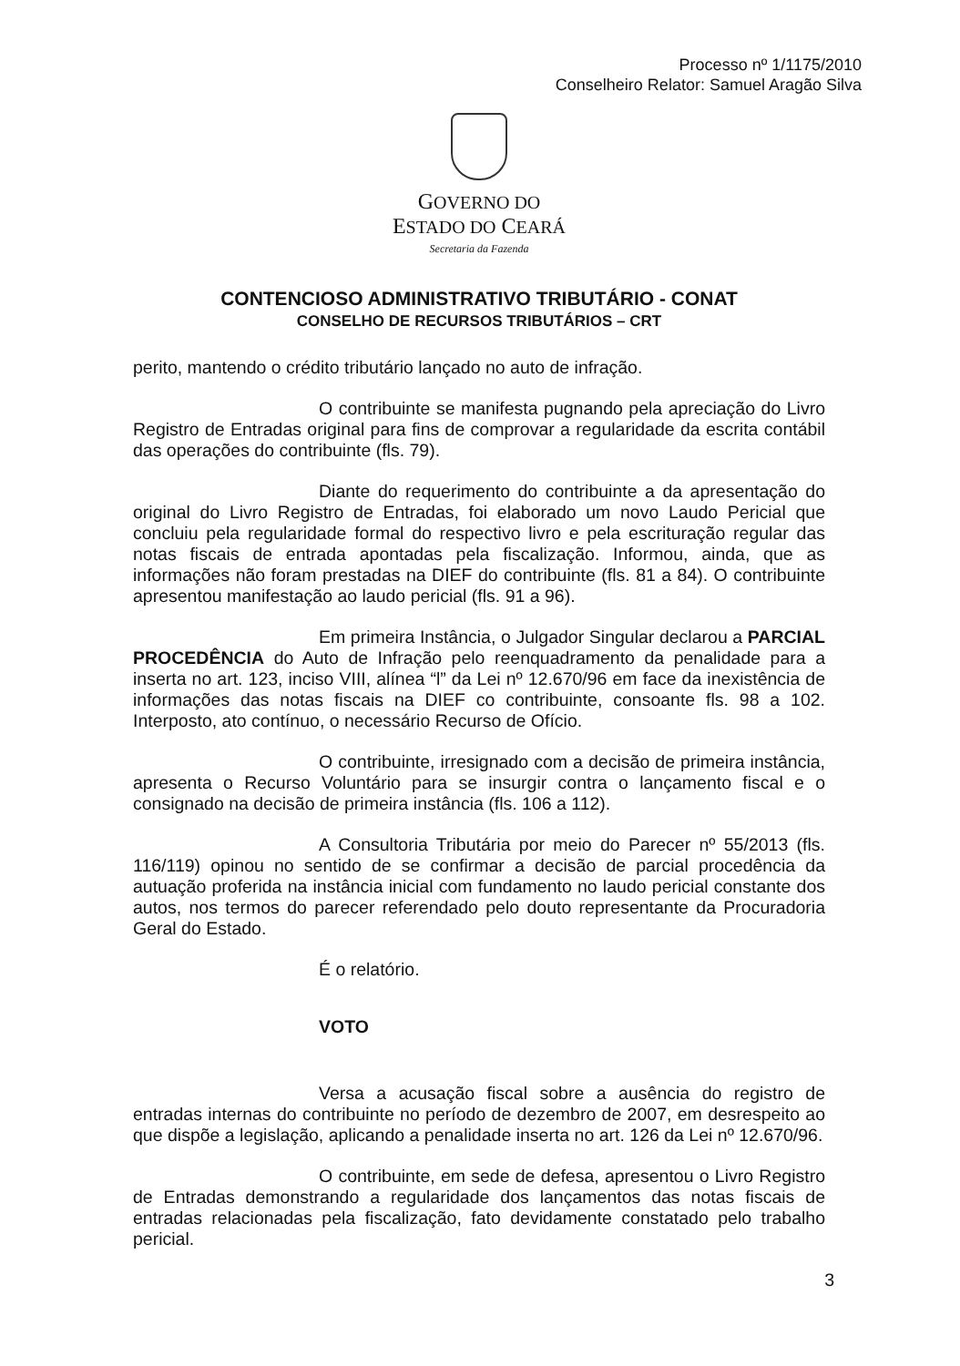Processo nº 1/1175/2010
Conselheiro Relator: Samuel Aragão Silva
GOVERNO DO
ESTADO DO CEARÁ
Secretaria da Fazenda
CONTENCIOSO ADMINISTRATIVO TRIBUTÁRIO - CONAT
CONSELHO DE RECURSOS TRIBUTÁRIOS – CRT
perito, mantendo o crédito tributário lançado no auto de infração.
O contribuinte se manifesta pugnando pela apreciação do Livro Registro de Entradas original para fins de comprovar a regularidade da escrita contábil das operações do contribuinte (fls. 79).
Diante do requerimento do contribuinte a da apresentação do original do Livro Registro de Entradas, foi elaborado um novo Laudo Pericial que concluiu pela regularidade formal do respectivo livro e pela escrituração regular das notas fiscais de entrada apontadas pela fiscalização. Informou, ainda, que as informações não foram prestadas na DIEF do contribuinte (fls. 81 a 84). O contribuinte apresentou manifestação ao laudo pericial (fls. 91 a 96).
Em primeira Instância, o Julgador Singular declarou a PARCIAL PROCEDÊNCIA do Auto de Infração pelo reenquadramento da penalidade para a inserta no art. 123, inciso VIII, alínea “l” da Lei nº 12.670/96 em face da inexistência de informações das notas fiscais na DIEF co contribuinte, consoante fls. 98 a 102. Interposto, ato contínuo, o necessário Recurso de Ofício.
O contribuinte, irresignado com a decisão de primeira instância, apresenta o Recurso Voluntário para se insurgir contra o lançamento fiscal e o consignado na decisão de primeira instância (fls. 106 a 112).
A Consultoria Tributária por meio do Parecer nº 55/2013 (fls. 116/119) opinou no sentido de se confirmar a decisão de parcial procedência da autuação proferida na instância inicial com fundamento no laudo pericial constante dos autos, nos termos do parecer referendado pelo douto representante da Procuradoria Geral do Estado.
É o relatório.
VOTO
Versa a acusação fiscal sobre a ausência do registro de entradas internas do contribuinte no período de dezembro de 2007, em desrespeito ao que dispõe a legislação, aplicando a penalidade inserta no art. 126 da Lei nº 12.670/96.
O contribuinte, em sede de defesa, apresentou o Livro Registro de Entradas demonstrando a regularidade dos lançamentos das notas fiscais de entradas relacionadas pela fiscalização, fato devidamente constatado pelo trabalho pericial.
3